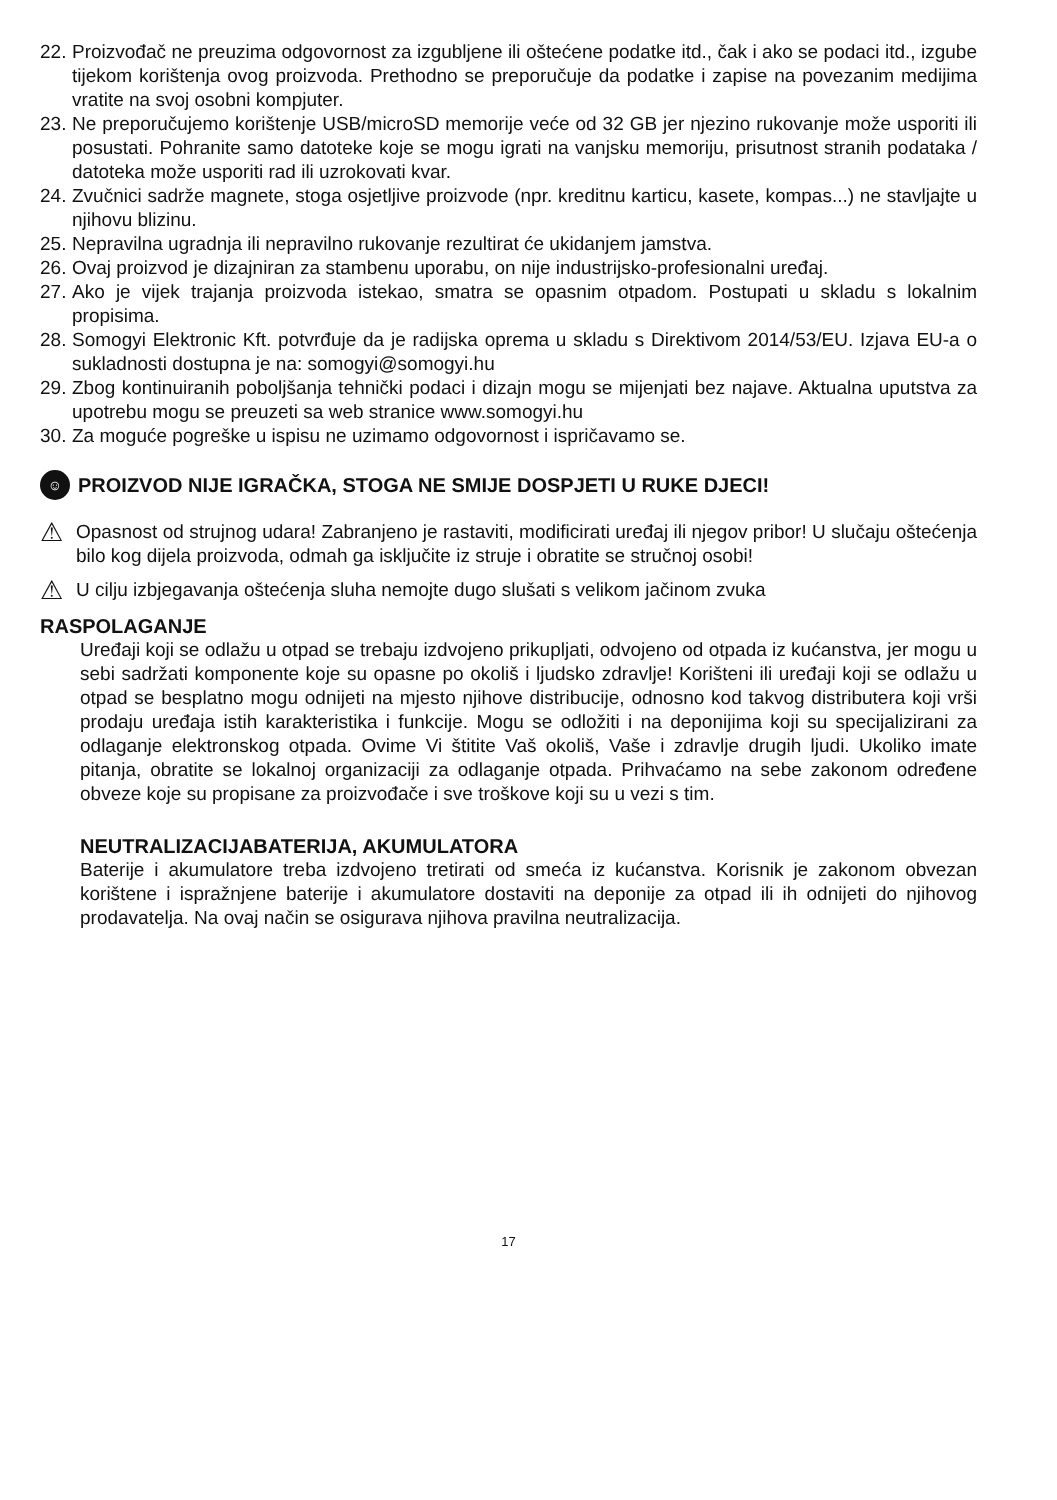22. Proizvođač ne preuzima odgovornost za izgubljene ili oštećene podatke itd., čak i ako se podaci itd., izgube tijekom korištenja ovog proizvoda. Prethodno se preporučuje da podatke i zapise na povezanim medijima vratite na svoj osobni kompjuter.
23. Ne preporučujemo korištenje USB/microSD memorije veće od 32 GB jer njezino rukovanje može usporiti ili posustati. Pohranite samo datoteke koje se mogu igrati na vanjsku memoriju, prisutnost stranih podataka / datoteka može usporiti rad ili uzrokovati kvar.
24. Zvučnici sadrže magnete, stoga osjetljive proizvode (npr. kreditnu karticu, kasete, kompas...) ne stavljajte u njihovu blizinu.
25. Nepravilna ugradnja ili nepravilno rukovanje rezultirat će ukidanjem jamstva.
26. Ovaj proizvod je dizajniran za stambenu uporabu, on nije industrijsko-profesionalni uređaj.
27. Ako je vijek trajanja proizvoda istekao, smatra se opasnim otpadom. Postupati u skladu s lokalnim propisima.
28. Somogyi Elektronic Kft. potvrđuje da je radijska oprema u skladu s Direktivom 2014/53/EU. Izjava EU-a o sukladnosti dostupna je na: somogyi@somogyi.hu
29. Zbog kontinuiranih poboljšanja tehnički podaci i dizajn mogu se mijenjati bez najave. Aktualna uputstva za upotrebu mogu se preuzeti sa web stranice www.somogyi.hu
30. Za moguće pogreške u ispisu ne uzimamo odgovornost i ispričavamo se.
☺ PROIZVOD NIJE IGRAČKA, STOGA NE SMIJE DOSPJETI U RUKE DJECI!
⚠ Opasnost od strujnog udara! Zabranjeno je rastaviti, modificirati uređaj ili njegov pribor! U slučaju oštećenja bilo kog dijela proizvoda, odmah ga isključite iz struje i obratite se stručnoj osobi!
⚠ U cilju izbjegavanja oštećenja sluha nemojte dugo slušati s velikom jačinom zvuka
RASPOLAGANJE
Uređaji koji se odlažu u otpad se trebaju izdvojeno prikupljati, odvojeno od otpada iz kućanstva, jer mogu u sebi sadržati komponente koje su opasne po okoliš i ljudsko zdravlje! Korišteni ili uređaji koji se odlažu u otpad se besplatno mogu odnijeti na mjesto njihove distribucije, odnosno kod takvog distributera koji vrši prodaju uređaja istih karakteristika i funkcije. Mogu se odložiti i na deponijima koji su specijalizirani za odlaganje elektronskog otpada. Ovime Vi štitite Vaš okoliš, Vaše i zdravlje drugih ljudi. Ukoliko imate pitanja, obratite se lokalnoj organizaciji za odlaganje otpada. Prihvaćamo na sebe zakonom određene obveze koje su propisane za proizvođače i sve troškove koji su u vezi s tim.
NEUTRALIZACIJABATERIJA, AKUMULATORA
Baterije i akumulatore treba izdvojeno tretirati od smeća iz kućanstva. Korisnik je zakonom obvezan korištene i ispražnjene baterije i akumulatore dostaviti na deponije za otpad ili ih odnijeti do njihovog prodavatelja. Na ovaj način se osigurava njihova pravilna neutralizacija.
17